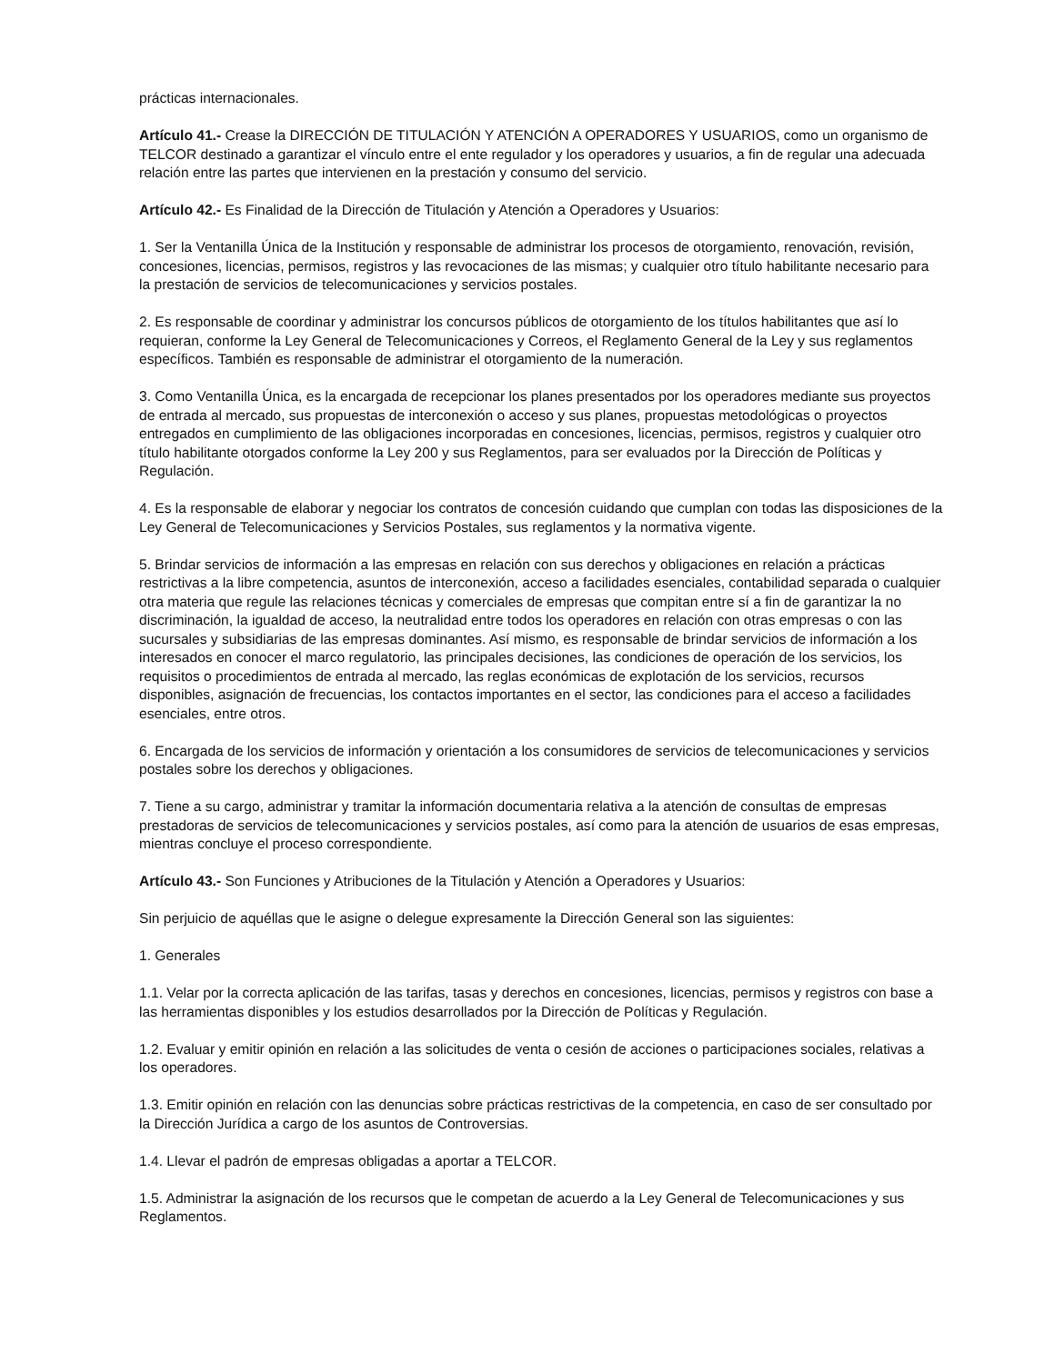prácticas internacionales.
Artículo 41.- Crease la DIRECCIÓN DE TITULACIÓN Y ATENCIÓN A OPERADORES Y USUARIOS, como un organismo de TELCOR destinado a garantizar el vínculo entre el ente regulador y los operadores y usuarios, a fin de regular una adecuada relación entre las partes que intervienen en la prestación y consumo del servicio.
Artículo 42.- Es Finalidad de la Dirección de Titulación y Atención a Operadores y Usuarios:
1. Ser la Ventanilla Única de la Institución y responsable de administrar los procesos de otorgamiento, renovación, revisión, concesiones, licencias, permisos, registros y las revocaciones de las mismas; y cualquier otro título habilitante necesario para la prestación de servicios de telecomunicaciones y servicios postales.
2. Es responsable de coordinar y administrar los concursos públicos de otorgamiento de los títulos habilitantes que así lo requieran, conforme la Ley General de Telecomunicaciones y Correos, el Reglamento General de la Ley y sus reglamentos específicos. También es responsable de administrar el otorgamiento de la numeración.
3. Como Ventanilla Única, es la encargada de recepcionar los planes presentados por los operadores mediante sus proyectos de entrada al mercado, sus propuestas de interconexión o acceso y sus planes, propuestas metodológicas o proyectos entregados en cumplimiento de las obligaciones incorporadas en concesiones, licencias, permisos, registros y cualquier otro título habilitante otorgados conforme la Ley 200 y sus Reglamentos, para ser evaluados por la Dirección de Políticas y Regulación.
4. Es la responsable de elaborar y negociar los contratos de concesión cuidando que cumplan con todas las disposiciones de la Ley General de Telecomunicaciones y Servicios Postales, sus reglamentos y la normativa vigente.
5. Brindar servicios de información a las empresas en relación con sus derechos y obligaciones en relación a prácticas restrictivas a la libre competencia, asuntos de interconexión, acceso a facilidades esenciales, contabilidad separada o cualquier otra materia que regule las relaciones técnicas y comerciales de empresas que compitan entre sí a fin de garantizar la no discriminación, la igualdad de acceso, la neutralidad entre todos los operadores en relación con otras empresas o con las sucursales y subsidiarias de las empresas dominantes. Así mismo, es responsable de brindar servicios de información a los interesados en conocer el marco regulatorio, las principales decisiones, las condiciones de operación de los servicios, los requisitos o procedimientos de entrada al mercado, las reglas económicas de explotación de los servicios, recursos disponibles, asignación de frecuencias, los contactos importantes en el sector, las condiciones para el acceso a facilidades esenciales, entre otros.
6. Encargada de los servicios de información y orientación a los consumidores de servicios de telecomunicaciones y servicios postales sobre los derechos y obligaciones.
7. Tiene a su cargo, administrar y tramitar la información documentaria relativa a la atención de consultas de empresas prestadoras de servicios de telecomunicaciones y servicios postales, así como para la atención de usuarios de esas empresas, mientras concluye el proceso correspondiente.
Artículo 43.- Son Funciones y Atribuciones de la Titulación y Atención a Operadores y Usuarios:
Sin perjuicio de aquéllas que le asigne o delegue expresamente la Dirección General son las siguientes:
1. Generales
1.1. Velar por la correcta aplicación de las tarifas, tasas y derechos en concesiones, licencias, permisos y registros con base a las herramientas disponibles y los estudios desarrollados por la Dirección de Políticas y Regulación.
1.2. Evaluar y emitir opinión en relación a las solicitudes de venta o cesión de acciones o participaciones sociales, relativas a los operadores.
1.3. Emitir opinión en relación con las denuncias sobre prácticas restrictivas de la competencia, en caso de ser consultado por la Dirección Jurídica a cargo de los asuntos de Controversias.
1.4. Llevar el padrón de empresas obligadas a aportar a TELCOR.
1.5. Administrar la asignación de los recursos que le competan de acuerdo a la Ley General de Telecomunicaciones y sus Reglamentos.